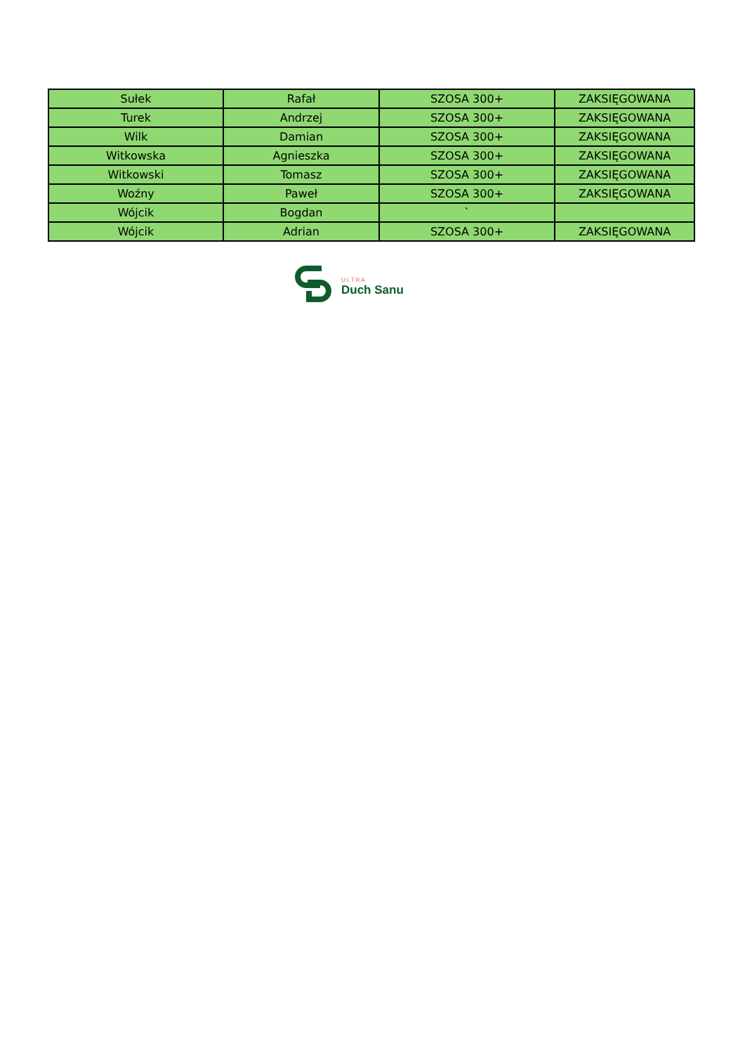| Sułek | Rafał | SZOSA 300+ | ZAKSIĘGOWANA |
| Turek | Andrzej | SZOSA 300+ | ZAKSIĘGOWANA |
| Wilk | Damian | SZOSA 300+ | ZAKSIĘGOWANA |
| Witkowska | Agnieszka | SZOSA 300+ | ZAKSIĘGOWANA |
| Witkowski | Tomasz | SZOSA 300+ | ZAKSIĘGOWANA |
| Woźny | Paweł | SZOSA 300+ | ZAKSIĘGOWANA |
| Wójcik | Bogdan | ` | |
| Wójcik | Adrian | SZOSA 300+ | ZAKSIĘGOWANA |
ULTRA
Duch Sanu